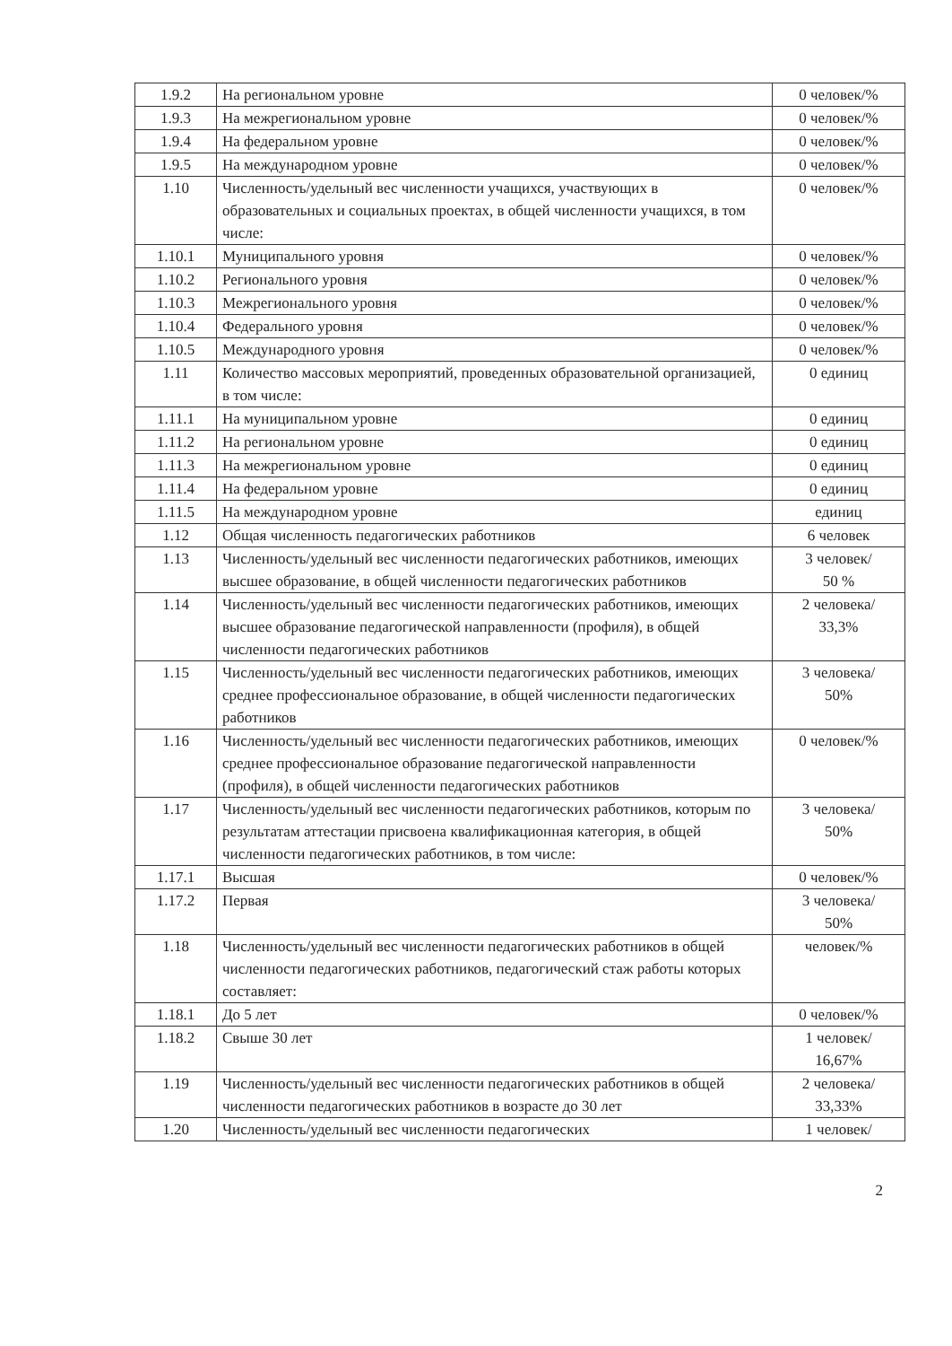| 1.9.2 | На региональном уровне | 0 человек/% |
| 1.9.3 | На межрегиональном уровне | 0 человек/% |
| 1.9.4 | На федеральном уровне | 0 человек/% |
| 1.9.5 | На международном уровне | 0 человек/% |
| 1.10 | Численность/удельный вес численности учащихся, участвующих в образовательных и социальных проектах, в общей численности учащихся, в том числе: | 0 человек/% |
| 1.10.1 | Муниципального уровня | 0 человек/% |
| 1.10.2 | Регионального уровня | 0 человек/% |
| 1.10.3 | Межрегионального уровня | 0 человек/% |
| 1.10.4 | Федерального уровня | 0 человек/% |
| 1.10.5 | Международного уровня | 0 человек/% |
| 1.11 | Количество массовых мероприятий, проведенных образовательной организацией, в том числе: | 0 единиц |
| 1.11.1 | На муниципальном уровне | 0 единиц |
| 1.11.2 | На региональном уровне | 0 единиц |
| 1.11.3 | На межрегиональном уровне | 0 единиц |
| 1.11.4 | На федеральном уровне | 0 единиц |
| 1.11.5 | На международном уровне | единиц |
| 1.12 | Общая численность педагогических работников | 6 человек |
| 1.13 | Численность/удельный вес численности педагогических работников, имеющих высшее образование, в общей численности педагогических работников | 3 человек/ 50 % |
| 1.14 | Численность/удельный вес численности педагогических работников, имеющих высшее образование педагогической направленности (профиля), в общей численности педагогических работников | 2 человека/ 33,3% |
| 1.15 | Численность/удельный вес численности педагогических работников, имеющих среднее профессиональное образование, в общей численности педагогических работников | 3 человека/ 50% |
| 1.16 | Численность/удельный вес численности педагогических работников, имеющих среднее профессиональное образование педагогической направленности (профиля), в общей численности педагогических работников | 0 человек/% |
| 1.17 | Численность/удельный вес численности педагогических работников, которым по результатам аттестации присвоена квалификационная категория, в общей численности педагогических работников, в том числе: | 3 человека/ 50% |
| 1.17.1 | Высшая | 0 человек/% |
| 1.17.2 | Первая | 3 человека/ 50% |
| 1.18 | Численность/удельный вес численности педагогических работников в общей численности педагогических работников, педагогический стаж работы которых составляет: | человек/% |
| 1.18.1 | До 5 лет | 0 человек/% |
| 1.18.2 | Свыше 30 лет | 1 человек/ 16,67% |
| 1.19 | Численность/удельный вес численности педагогических работников в общей численности педагогических работников в возрасте до 30 лет | 2 человека/ 33,33% |
| 1.20 | Численность/удельный вес численности педагогических | 1 человек/ |
2